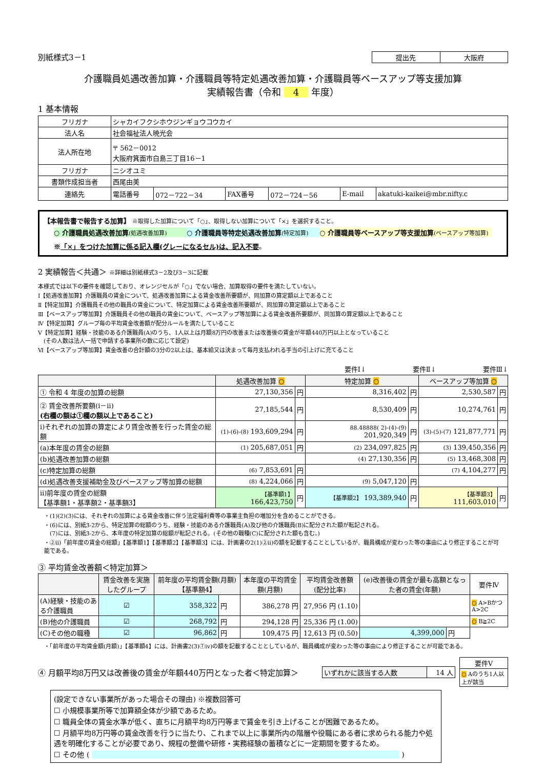別紙様式3－1
| 提出先 | 大阪府 |
介護職員処遇改善加算・介護職員等特定処遇改善加算・介護職員等ベースアップ等支援加算
実績報告書（令和 4 年度）
1 基本情報
| フリガナ | シャカイフクシホウジンギョウコウカイ | | | | | |
| 法人名 | 社会福祉法人暁光会 | | | | | |
| 法人所在地 | 〒 562－0012 大阪府箕面市白島三丁目16－1 | | | | | |
| フリガナ | ニシオユミ | | | | | |
| 書類作成担当者 | 西尾由美 | | | | | |
| 連絡先 | 電話番号 | 072－722－34 | FAX番号 | 072－724－56 | E-mail | akatuki-kaikei@mbr.nifty.c |
【本報告書で報告する加算】 ※取得した加算について「○」、取得しない加算について「×」を選択すること。
○ 介護職員処遇改善加算(処遇改善加算) ○ 介護職員等特定処遇改善加算(特定加算) ○ 介護職員等ベースアップ等支援加算(ベースアップ等加算)
※「×」をつけた加算に係る記入欄(グレーになるセル)は、記入不要。
2 実績報告＜共通＞ ※詳細は別紙様式3－2及び3－3に記載
本様式では以下の要件を確認しており、オレンジセルが「○」でない場合、加算取得の要件を満たしていない。
Ⅰ【処遇改善加算】介護職員の賃金について、処遇改善加算による賃金改善所要額が、同加算の算定額以上であること
Ⅱ【特定加算】介護職員その他の職員の賃金について、特定加算による賃金改善所要額が、同加算の算定額以上であること
Ⅲ【ベースアップ等加算】介護職員その他の職員の賃金について、ベースアップ等加算による賃金改善所要額が、同加算の算定額以上であること
Ⅳ【特定加算】グループ毎の平均賃金改善額が配分ルールを満たしていること
Ⅴ【特定加算】経験・技能のある介護職員(A)のうち、1人以上は月額8万円の改善または改善後の賃金が年額440万円以上となっていること
　(その人数は法人一括で申請する事業所の数に応じて設定)
Ⅵ【ベースアップ等加算】賃金改善の合計額の3分の2以上は、基本給又は決まって毎月支払われる手当の引上げに充てること
要件Ⅰ↓　　　　　　　要件Ⅱ↓　　　　　　　要件Ⅲ↓
| | 処遇改善加算 ○ | | 特定加算 ○ | | ベースアップ等加算 ○ | |
| --- | --- | --- | --- | --- | --- | --- |
| ① 令和 4 年度の加算の総額 | 27,130,356 | 円 | 8,316,402 | 円 | 2,530,587 | 円 |
| ② 賃金改善所要額(ⅰ－ⅱ) (右欄の額は①欄の額以上であること) | 27,185,544 | 円 | 8,530,409 | 円 | 10,274,761 | 円 |
| ⅰ)それぞれの加算の算定により賃金改善を行った賃金の総額 | (1)-(6)-(8) 193,609,294 | 円 | 88.48888( 2)-(4)-(9) 201,920,349 | 円 | (3)-(5)-(7) 121,877,771 | 円 |
| (a)本年度の賃金の総額 | (1) 205,687,051 | 円 | (2) 234,097,825 | 円 | (3) 139,450,356 | 円 |
| (b)処遇改善加算の総額 | | | (4) 27,130,356 | 円 | (5) 13,468,308 | 円 |
| (c)特定加算の総額 | (6) 7,853,691 | 円 | | | (7) 4,104,277 | 円 |
| (d)処遇改善支援補助金及びベースアップ等加算の総額 | (8) 4,224,066 | 円 | (9) 5,047,120 | 円 | | |
| ⅱ)前年度の賃金の総額 【基準額1・基準額2・基準額3】 | 【基準額1】 166,423,750 | 円 | 【基準額2】 193,389,940 | 円 | 【基準額3】 111,603,010 | 円 |
・(1)(2)(3)には、それぞれの加算による賃金改善に伴う法定福利費等の事業主負担の増加分を含めることができる。
・(6)には、別紙3-2から、特定加算の総額のうち、経験・技能のある介護職員(A)及び他の介護職員(B)に配分された額が転記される。
　(7)には、別紙3-2から、本年度の特定加算の総額が転記される。(その他の職種(C)に配分された額も含む。)
・②ⅱ)「前年度の賃金の総額」【基準額1】【基準額2】【基準額3】には、計画書の2(1)②ⅱ)の額を記載することとしているが、職員構成が変わった等の事由により修正することが可能である。
③ 平均賃金改善額＜特定加算＞
| | 賃金改善を実施したグループ | 前年度の平均賃金額(月額)【基準額4】 | | 本年度の平均賃金額(月額) | 平均賃金改善額 (配分比率) | (e)改善後の賃金が最も高額となった者の賃金(年額) | | 要件Ⅳ |
| --- | --- | --- | --- | --- | --- | --- | --- | --- |
| (A)経験・技能のある介護職員 | ☑ | 358,322 | 円 | 386,278 円 | 27,956 円 (1.10) | | | ○ A>BかつA>2C |
| (B)他の介護職員 | ☑ | 268,792 | 円 | 294,128 円 | 25,336 円 (1.00) | | | ○ B≧2C |
| (C)その他の職種 | ☑ | 96,862 | 円 | 109,475 円 | 12,613 円 (0.50) | 4,399,000 | 円 | |
・「前年度の平均賃金額(月額)」【基準額4】には、計画書2(3)⑦ⅳ)の額を記載することとしているが、職員構成が変わった等の事由により修正することが可能である。
④ 月額平均8万円又は改善後の賃金が年額440万円となった者＜特定加算＞
| いずれかに該当する人数 | 14 人 |
| 要件Ⅴ |
| ○ Aのうち1人以上が該当 |
(設定できない事業所があった場合その理由) ※複数回答可
☐ 小規模事業所等で加算額全体が少額であるため。
☐ 職員全体の賃金水準が低く、直ちに月額平均8万円等まで賃金を引き上げることが困難であるため。
☐ 月額平均8万円等の賃金改善を行うに当たり、これまで以上に事業所内の階層や役職にある者に求められる能力や処遇を明確化することが必要であり、規程の整備や研修・実務経験の蓄積などに一定期間を要するため。
☐ その他 ( )